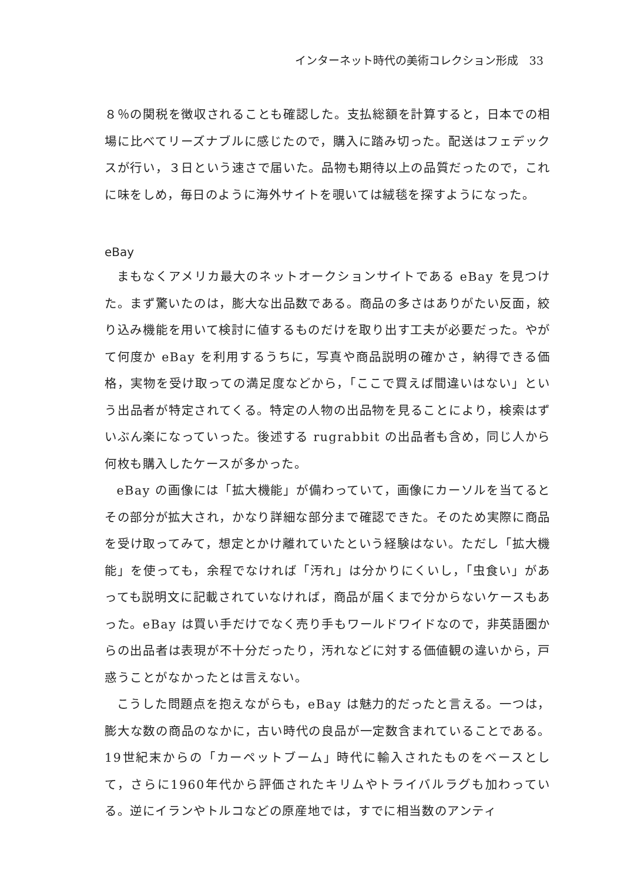インターネット時代の美術コレクション形成　33
８％の関税を徴収されることも確認した。支払総額を計算すると，日本での相場に比べてリーズナブルに感じたので，購入に踏み切った。配送はフェデックスが行い，３日という速さで届いた。品物も期待以上の品質だったので，これに味をしめ，毎日のように海外サイトを覗いては絨毯を探すようになった。
eBay
まもなくアメリカ最大のネットオークションサイトである eBay を見つけた。まず驚いたのは，膨大な出品数である。商品の多さはありがたい反面，絞り込み機能を用いて検討に値するものだけを取り出す工夫が必要だった。やがて何度か eBay を利用するうちに，写真や商品説明の確かさ，納得できる価格，実物を受け取っての満足度などから，「ここで買えば間違いはない」という出品者が特定されてくる。特定の人物の出品物を見ることにより，検索はずいぶん楽になっていった。後述する rugrabbit の出品者も含め，同じ人から何枚も購入したケースが多かった。
eBay の画像には「拡大機能」が備わっていて，画像にカーソルを当てるとその部分が拡大され，かなり詳細な部分まで確認できた。そのため実際に商品を受け取ってみて，想定とかけ離れていたという経験はない。ただし「拡大機能」を使っても，余程でなければ「汚れ」は分かりにくいし，「虫食い」があっても説明文に記載されていなければ，商品が届くまで分からないケースもあった。eBay は買い手だけでなく売り手もワールドワイドなので，非英語圏からの出品者は表現が不十分だったり，汚れなどに対する価値観の違いから，戸惑うことがなかったとは言えない。
こうした問題点を抱えながらも，eBay は魅力的だったと言える。一つは，膨大な数の商品のなかに，古い時代の良品が一定数含まれていることである。19世紀末からの「カーペットブーム」時代に輸入されたものをベースとして，さらに1960年代から評価されたキリムやトライバルラグも加わっている。逆にイランやトルコなどの原産地では，すでに相当数のアンティ